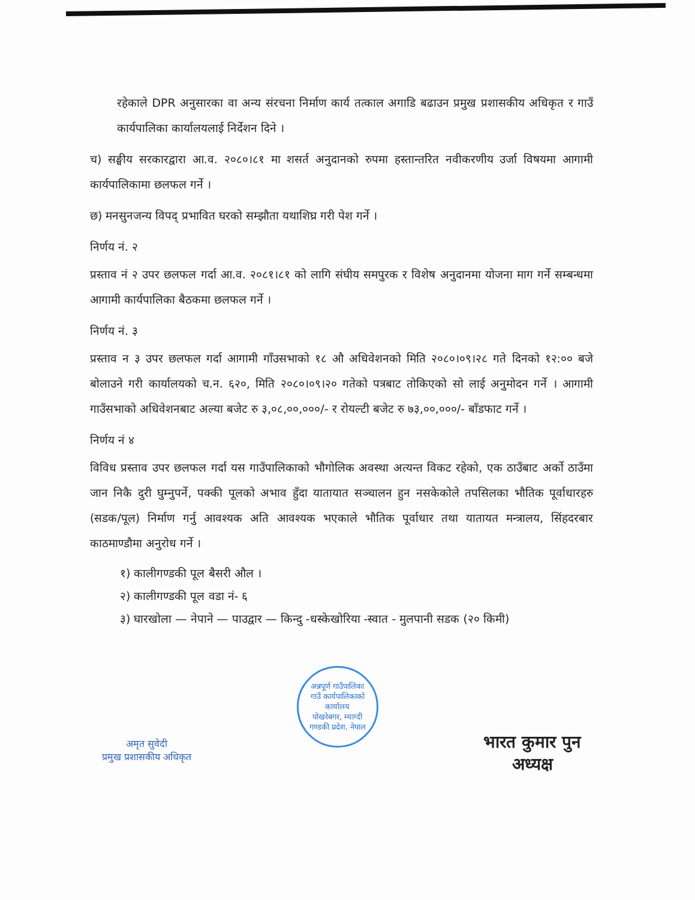रहेकाले DPR अनुसारका वा अन्य संरचना निर्माण कार्य तत्काल अगाडि बढाउन प्रमुख प्रशासकीय अधिकृत र गाउँ कार्यपालिका कार्यालयलाई निर्देशन दिने ।
च) सङ्घीय सरकारद्वारा आ.व. २०८०।८१ मा शसर्त अनुदानको रुपमा हस्तान्तरित नवीकरणीय उर्जा विषयमा आगामी कार्यपालिकामा छलफल गर्ने ।
छ) मनसुनजन्य विपद् प्रभावित घरको सम्झौता यथाशिघ्र गरी पेश गर्ने ।
निर्णय नं. २
प्रस्ताव नं २ उपर छलफल गर्दा आ.व. २०८१।८१ को लागि संघीय समपुरक र विशेष अनुदानमा योजना माग गर्ने सम्बन्धमा आगामी कार्यपालिका बैठकमा छलफल गर्ने ।
निर्णय नं. ३
प्रस्ताव न ३ उपर छलफल गर्दा आगामी गाँउसभाको १८ औ अधिवेशनको मिति २०८०।०९।२८ गते दिनको १२:०० बजे बोलाउने गरी कार्यालयको च.न. ६२०, मिति २०८०।०९।२० गतेको पत्रबाट तोकिएको सो लाई अनुमोदन गर्ने । आगामी गाउँसभाको अधिवेशनबाट अल्या बजेट रु ३,०८,००,०००/- र रोयल्टी बजेट रु ७३,००,०००/- बाँडफाट गर्ने ।
निर्णय नं ४
विविध प्रस्ताव उपर छलफल गर्दा यस गाउँपालिकाको भौगोलिक अवस्था अत्यन्त विकट रहेको, एक ठाउँबाट अर्को ठाउँमा जान निकै दुरी घुम्नुपर्ने, पक्की पूलको अभाव हुँदा यातायात सञ्चालन हुन नसकेकोले तपसिलका भौतिक पूर्वाधारहरु (सडक/पूल) निर्माण गर्नु आवश्यक अति आवश्यक भएकाले भौतिक पूर्वाधार तथा यातायत मन्त्रालय, सिंहदरबार काठमाण्डौमा अनुरोध गर्ने ।
१) कालीगण्डकी पूल बैसरी औल ।
२) कालीगण्डकी पूल वडा नं- ६
३) घारखोला — नेपाने — पाउद्वार — किन्दु -धस्केखोरिया -स्वात - मुलपानी सडक (२० किमी)
अमृत सुवेदी
प्रमुख प्रशासकीय अधिकृत
अन्नपूर्ण गाउँपालिका
गाउँ कार्यपालिकाको कार्यालय
पोखरेबगर, म्याग्दी
गण्डकी प्रदेश, नेपाल
भारत कुमार पुन
अध्यक्ष